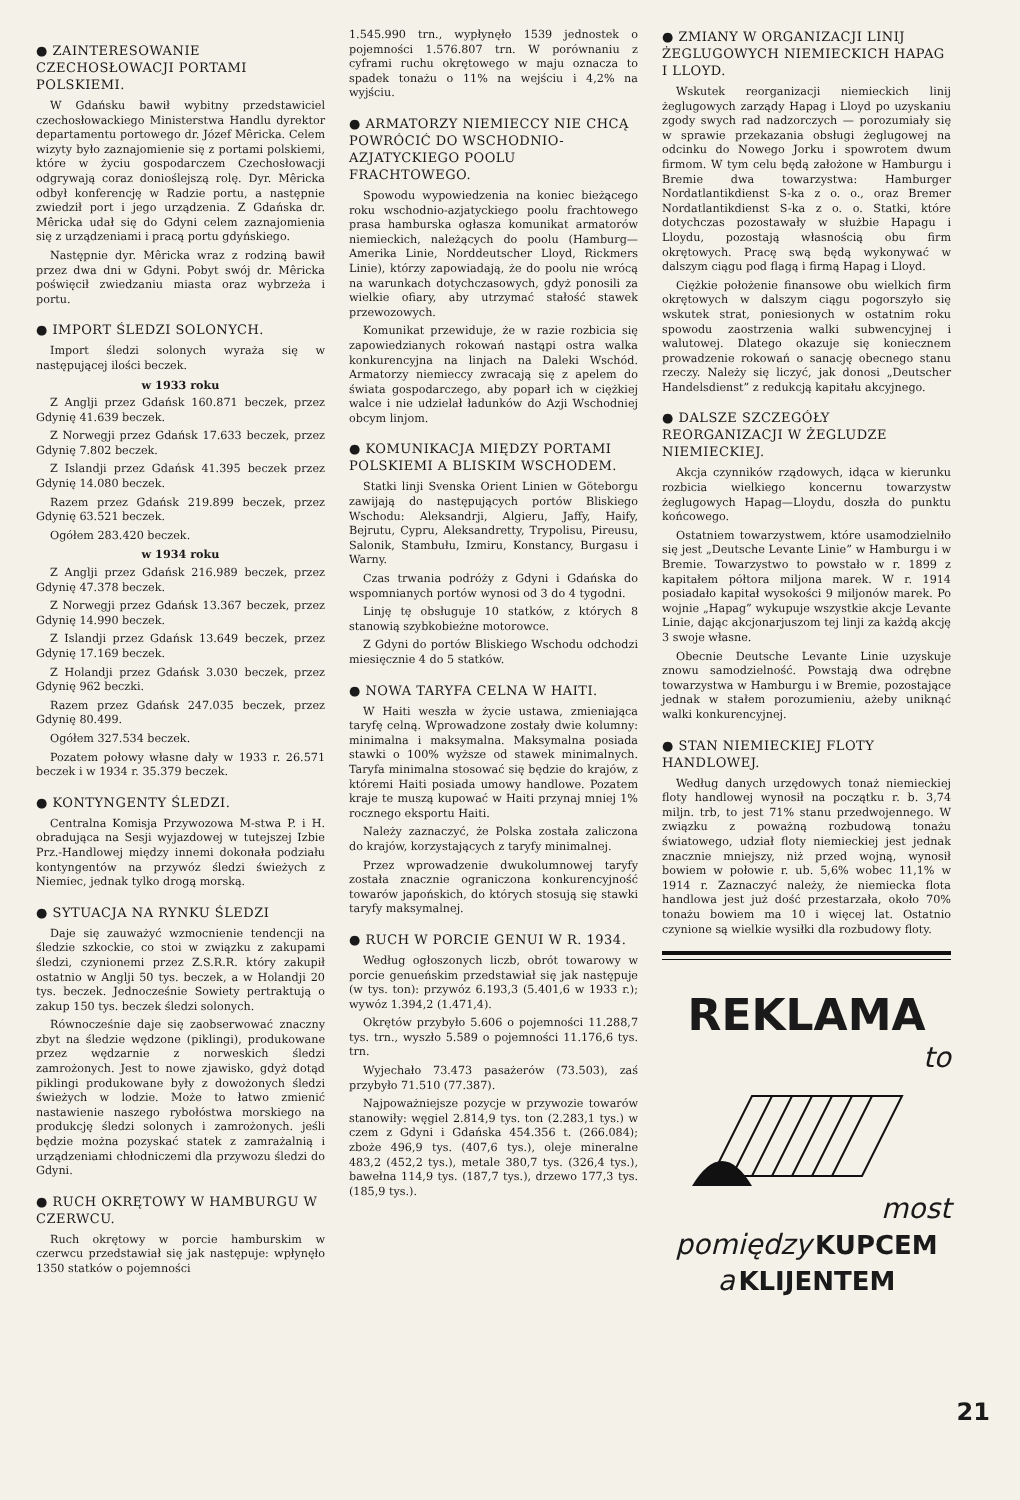● ZAINTERESOWANIE CZECHOSŁOWACJI PORTAMI POLSKIEMI.
W Gdańsku bawił wybitny przedstawiciel czechosłowackiego Ministerstwa Handlu dyrektor departamentu portowego dr. Józef Mêricka. Celem wizyty było zaznajomienie się z portami polskiemi, które w życiu gospodarczem Czechosłowacji odgrywają coraz donioślejszą rolę. Dyr. Mêricka odbył konferencję w Radzie portu, a następnie zwiedził port i jego urządzenia. Z Gdańska dr. Mêricka udał się do Gdyni celem zaznajomienia się z urządzeniami i pracą portu gdyńskiego.
Następnie dyr. Mêricka wraz z rodziną bawił przez dwa dni w Gdyni. Pobyt swój dr. Mêricka poświęcił zwiedzaniu miasta oraz wybrzeża i portu.
● IMPORT ŚLEDZI SOLONYCH.
Import śledzi solonych wyraża się w następującej ilości beczek.
w 1933 roku
Z Anglji przez Gdańsk 160.871 beczek, przez Gdynię 41.639 beczek.
Z Norwegji przez Gdańsk 17.633 beczek, przez Gdynię 7.802 beczek.
Z Islandji przez Gdańsk 41.395 beczek przez Gdynię 14.080 beczek.
Razem przez Gdańsk 219.899 beczek, przez Gdynię 63.521 beczek.
Ogółem 283.420 beczek.
w 1934 roku
Z Anglji przez Gdańsk 216.989 beczek, przez Gdynię 47.378 beczek.
Z Norwegji przez Gdańsk 13.367 beczek, przez Gdynię 14.990 beczek.
Z Islandji przez Gdańsk 13.649 beczek, przez Gdynię 17.169 beczek.
Z Holandji przez Gdańsk 3.030 beczek, przez Gdynię 962 beczki.
Razem przez Gdańsk 247.035 beczek, przez Gdynię 80.499.
Ogółem 327.534 beczek.
Pozatem połowy własne dały w 1933 r. 26.571 beczek i w 1934 r. 35.379 beczek.
● KONTYNGENTY ŚLEDZI.
Centralna Komisja Przywozowa M-stwa P. i H. obradująca na Sesji wyjazdowej w tutejszej Izbie Prz.-Handlowej między innemi dokonała podziału kontyngentów na przywóz śledzi świeżych z Niemiec, jednak tylko drogą morską.
● SYTUACJA NA RYNKU ŚLEDZI
Daje się zauważyć wzmocnienie tendencji na śledzie szkockie, co stoi w związku z zakupami śledzi, czynionemi przez Z.S.R.R. który zakupił ostatnio w Anglji 50 tys. beczek, a w Holandji 20 tys. beczek. Jednocześnie Sowiety pertraktują o zakup 150 tys. beczek śledzi solonych.
Równocześnie daje się zaobserwować znaczny zbyt na śledzie wędzone (piklingi), produkowane przez wędzarnie z norweskich śledzi zamrożonych. Jest to nowe zjawisko, gdyż dotąd piklingi produkowane były z dowożonych śledzi świeżych w lodzie. Może to łatwo zmienić nastawienie naszego rybołóstwa morskiego na produkcję śledzi solonych i zamrożonych. jeśli będzie można pozyskać statek z zamrażalnią i urządzeniami chłodniczemi dla przywozu śledzi do Gdyni.
● RUCH OKRĘTOWY W HAMBURGU W CZERWCU.
Ruch okrętowy w porcie hamburskim w czerwcu przedstawiał się jak następuje: wpłynęło 1350 statków o pojemności
1.545.990 trn., wypłynęło 1539 jednostek o pojemności 1.576.807 trn. W porównaniu z cyframi ruchu okrętowego w maju oznacza to spadek tonażu o 11% na wejściu i 4,2% na wyjściu.
● ARMATORZY NIEMIECCY NIE CHCĄ POWRÓCIĆ DO WSCHODNIO-AZJATYCKIEGO POOLU FRACHTOWEGO.
Spowodu wypowiedzenia na koniec bieżącego roku wschodnio-azjatyckiego poolu frachtowego prasa hamburska ogłasza komunikat armatorów niemieckich, należących do poolu (Hamburg—Amerika Linie, Norddeutscher Lloyd, Rickmers Linie), którzy zapowiadają, że do poolu nie wrócą na warunkach dotychczasowych, gdyż ponosili za wielkie ofiary, aby utrzymać stałość stawek przewozowych.
Komunikat przewiduje, że w razie rozbicia się zapowiedzianych rokowań nastąpi ostra walka konkurencyjna na linjach na Daleki Wschód. Armatorzy niemieccy zwracają się z apelem do świata gospodarczego, aby poparł ich w ciężkiej walce i nie udzielał ładunków do Azji Wschodniej obcym linjom.
● KOMUNIKACJA MIĘDZY PORTAMI POLSKIEMI A BLISKIM WSCHODEM.
Statki linji Svenska Orient Linien w Göteborgu zawijają do następujących portów Bliskiego Wschodu: Aleksandrji, Algieru, Jaffy, Haify, Bejrutu, Cypru, Aleksandretty, Trypolisu, Pireusu, Salonik, Stambułu, Izmiru, Konstancy, Burgasu i Warny.
Czas trwania podróży z Gdyni i Gdańska do wspomnianych portów wynosi od 3 do 4 tygodni.
Linję tę obsługuje 10 statków, z których 8 stanowią szybkobieżne motorowce.
Z Gdyni do portów Bliskiego Wschodu odchodzi miesięcznie 4 do 5 statków.
● NOWA TARYFA CELNA W HAITI.
W Haiti weszła w życie ustawa, zmieniająca taryfę celną. Wprowadzone zostały dwie kolumny: minimalna i maksymalna. Maksymalna posiada stawki o 100% wyższe od stawek minimalnych. Taryfa minimalna stosować się będzie do krajów, z któremi Haiti posiada umowy handlowe. Pozatem kraje te muszą kupować w Haiti przynaj mniej 1% rocznego eksportu Haiti.
Należy zaznaczyć, że Polska została zaliczona do krajów, korzystających z taryfy minimalnej.
Przez wprowadzenie dwukolumnowej taryfy została znacznie ograniczona konkurencyjność towarów japońskich, do których stosują się stawki taryfy maksymalnej.
● RUCH W PORCIE GENUI W R. 1934.
Według ogłoszonych liczb, obrót towarowy w porcie genueńskim przedstawiał się jak następuje (w tys. ton): przywóz 6.193,3 (5.401,6 w 1933 r.); wywóz 1.394,2 (1.471,4).
Okrętów przybyło 5.606 o pojemności 11.288,7 tys. trn., wyszło 5.589 o pojemności 11.176,6 tys. trn.
Wyjechało 73.473 pasażerów (73.503), zaś przybyło 71.510 (77.387).
Najpoważniejsze pozycje w przywozie towarów stanowiły: węgiel 2.814,9 tys. ton (2.283,1 tys.) w czem z Gdyni i Gdańska 454.356 t. (266.084); zboże 496,9 tys. (407,6 tys.), oleje mineralne 483,2 (452,2 tys.), metale 380,7 tys. (326,4 tys.), bawełna 114,9 tys. (187,7 tys.), drzewo 177,3 tys. (185,9 tys.).
● ZMIANY W ORGANIZACJI LINIJ ŻEGLUGOWYCH NIEMIECKICH HAPAG I LLOYD.
Wskutek reorganizacji niemieckich linij żeglugowych zarządy Hapag i Lloyd po uzyskaniu zgody swych rad nadzorczych — porozumiały się w sprawie przekazania obsługi żeglugowej na odcinku do Nowego Jorku i spowrotem dwum firmom. W tym celu będą założone w Hamburgu i Bremie dwa towarzystwa: Hamburger Nordatlantikdienst S-ka z o. o., oraz Bremer Nordatlantikdienst S-ka z o. o. Statki, które dotychczas pozostawały w służbie Hapagu i Lloydu, pozostają własnością obu firm okrętowych. Pracę swą będą wykonywać w dalszym ciągu pod flagą i firmą Hapag i Lloyd.
Ciężkie położenie finansowe obu wielkich firm okrętowych w dalszym ciągu pogorszyło się wskutek strat, poniesionych w ostatnim roku spowodu zaostrzenia walki subwencyjnej i walutowej. Dlatego okazuje się koniecznem prowadzenie rokowań o sanację obecnego stanu rzeczy. Należy się liczyć, jak donosi „Deutscher Handelsdienst” z redukcją kapitału akcyjnego.
● DALSZE SZCZEGÓŁY REORGANIZACJI W ŻEGLUDZE NIEMIECKIEJ.
Akcja czynników rządowych, idąca w kierunku rozbicia wielkiego koncernu towarzystw żeglugowych Hapag—Lloydu, doszła do punktu końcowego.
Ostatniem towarzystwem, które usamodzielniło się jest „Deutsche Levante Linie” w Hamburgu i w Bremie. Towarzystwo to powstało w r. 1899 z kapitałem półtora miljona marek. W r. 1914 posiadało kapitał wysokości 9 miljonów marek. Po wojnie „Hapag” wykupuje wszystkie akcje Levante Linie, dając akcjonarjuszom tej linji za każdą akcję 3 swoje własne.
Obecnie Deutsche Levante Linie uzyskuje znowu samodzielność. Powstają dwa odrębne towarzystwa w Hamburgu i w Bremie, pozostające jednak w stałem porozumieniu, ażeby uniknąć walki konkurencyjnej.
● STAN NIEMIECKIEJ FLOTY HANDLOWEJ.
Według danych urzędowych tonaż niemieckiej floty handlowej wynosił na początku r. b. 3,74 miljn. trb, to jest 71% stanu przedwojennego. W związku z poważną rozbudową tonażu światowego, udział floty niemieckiej jest jednak znacznie mniejszy, niż przed wojną, wynosił bowiem w połowie r. ub. 5,6% wobec 11,1% w 1914 r. Zaznaczyć należy, że niemiecka flota handlowa jest już dość przestarzała, około 70% tonażu bowiem ma 10 i więcej lat. Ostatnio czynione są wielkie wysiłki dla rozbudowy floty.
REKLAMA
to
most
pomiędzy KUPCEM
a KLIJENTEM
21